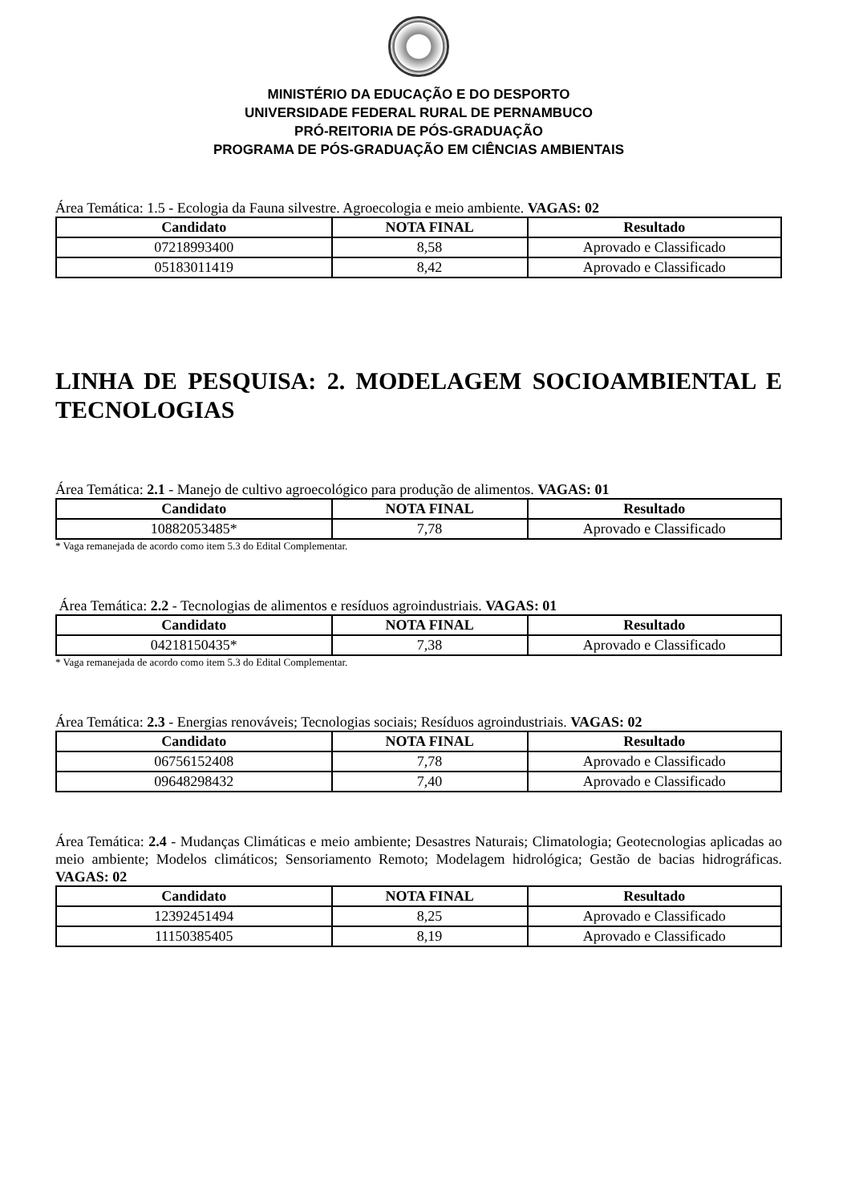MINISTÉRIO DA EDUCAÇÃO E DO DESPORTO
UNIVERSIDADE FEDERAL RURAL DE PERNAMBUCO
PRÓ-REITORIA DE PÓS-GRADUAÇÃO
PROGRAMA DE PÓS-GRADUAÇÃO EM CIÊNCIAS AMBIENTAIS
Área Temática: 1.5 - Ecologia da Fauna silvestre. Agroecologia e meio ambiente. VAGAS: 02
| Candidato | NOTA FINAL | Resultado |
| --- | --- | --- |
| 07218993400 | 8,58 | Aprovado e Classificado |
| 05183011419 | 8,42 | Aprovado e Classificado |
LINHA DE PESQUISA: 2. MODELAGEM SOCIOAMBIENTAL E TECNOLOGIAS
Área Temática: 2.1 - Manejo de cultivo agroecológico para produção de alimentos. VAGAS: 01
| Candidato | NOTA FINAL | Resultado |
| --- | --- | --- |
| 10882053485* | 7,78 | Aprovado e Classificado |
* Vaga remanejada de acordo como item 5.3 do Edital Complementar.
Área Temática: 2.2 - Tecnologias de alimentos e resíduos agroindustriais. VAGAS: 01
| Candidato | NOTA FINAL | Resultado |
| --- | --- | --- |
| 04218150435* | 7,38 | Aprovado e Classificado |
* Vaga remanejada de acordo como item 5.3 do Edital Complementar.
Área Temática: 2.3 - Energias renováveis; Tecnologias sociais; Resíduos agroindustriais. VAGAS: 02
| Candidato | NOTA FINAL | Resultado |
| --- | --- | --- |
| 06756152408 | 7,78 | Aprovado e Classificado |
| 09648298432 | 7,40 | Aprovado e Classificado |
Área Temática: 2.4 - Mudanças Climáticas e meio ambiente; Desastres Naturais; Climatologia; Geotecnologias aplicadas ao meio ambiente; Modelos climáticos; Sensoriamento Remoto; Modelagem hidrológica; Gestão de bacias hidrográficas. VAGAS: 02
| Candidato | NOTA FINAL | Resultado |
| --- | --- | --- |
| 12392451494 | 8,25 | Aprovado e Classificado |
| 11150385405 | 8,19 | Aprovado e Classificado |